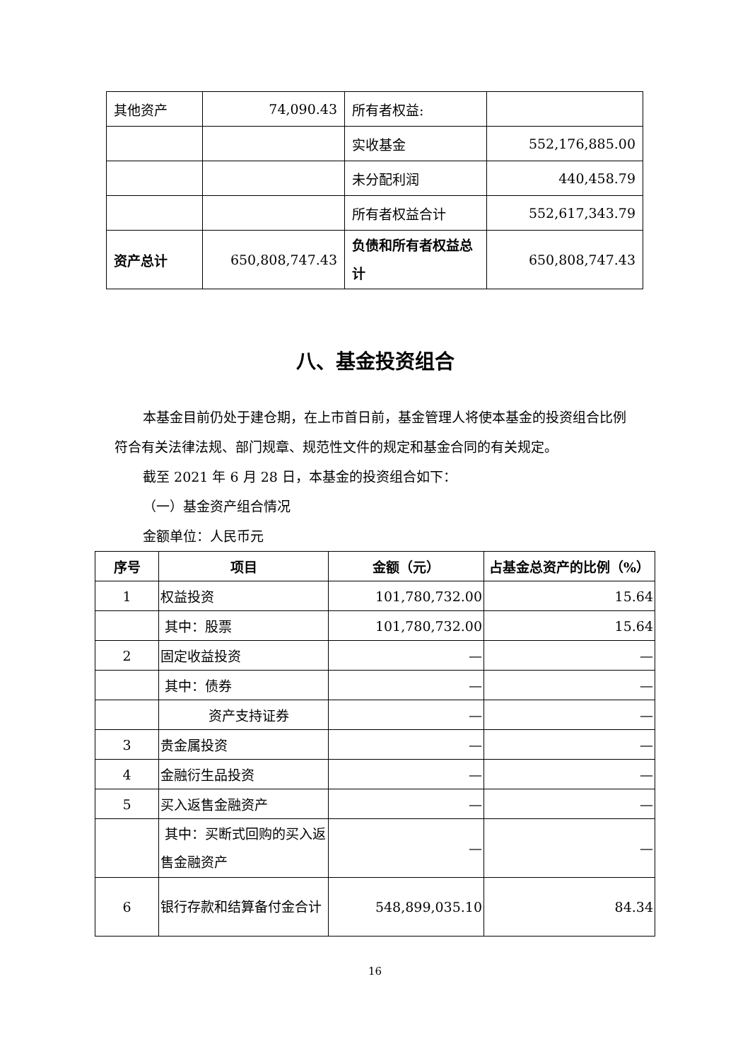| 其他资产 | 74,090.43 | 所有者权益: | |
| | | 实收基金 | 552,176,885.00 |
| | | 未分配利润 | 440,458.79 |
| | | 所有者权益合计 | 552,617,343.79 |
| 资产总计 | 650,808,747.43 | 负债和所有者权益总计 | 650,808,747.43 |
八、基金投资组合
本基金目前仍处于建仓期，在上市首日前，基金管理人将使本基金的投资组合比例符合有关法律法规、部门规章、规范性文件的规定和基金合同的有关规定。
截至 2021 年 6 月 28 日，本基金的投资组合如下：
（一）基金资产组合情况
金额单位：人民币元
| 序号 | 项目 | 金额（元） | 占基金总资产的比例（%） |
| --- | --- | --- | --- |
| 1 | 权益投资 | 101,780,732.00 | 15.64 |
| | 其中：股票 | 101,780,732.00 | 15.64 |
| 2 | 固定收益投资 | — | — |
| | 其中：债券 | — | — |
| | 资产支持证券 | — | — |
| 3 | 贵金属投资 | — | — |
| 4 | 金融衍生品投资 | — | — |
| 5 | 买入返售金融资产 | — | — |
| | 其中：买断式回购的买入返售金融资产 | — | — |
| 6 | 银行存款和结算备付金合计 | 548,899,035.10 | 84.34 |
16